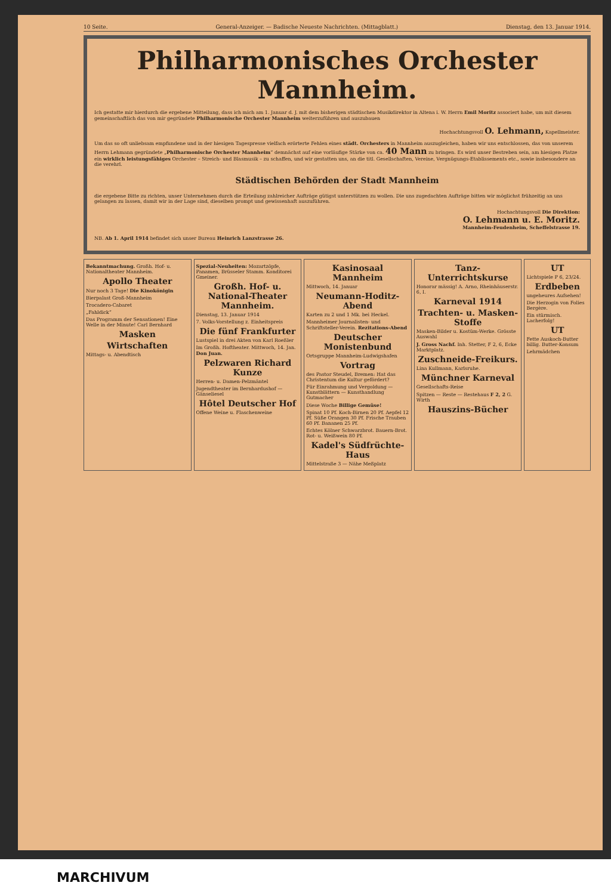10 Seite. General-Anzeiger. — Badische Neueste Nachrichten. (Mittagblatt.) Dienstag, den 13. Januar 1914.
Philharmonisches Orchester Mannheim.
Ich gestatte mir hierdurch die ergebene Mitteilung, dass ich mich am 1. Januar d. J. mit dem bisherigen städtischen Musikdirektor in Altena i. W. Herrn Emil Moritz associert habe, um mit diesem gemeinschaftlich das von mir gegründete Philharmonische Orchester Mannheim weiterzuführen und auszubauen
Hochachtungsvoll O. Lehmann, Kapellmeister.
Um das so oft unliebsam empfundene und in der hiesigen Tagespresse vielfach erörterte Fehlen eines städt. Orchesters in Mannheim auszugleichen, haben wir uns entschlossen, das von unserem Herrn Lehmann gegründete „Philharmonische Orchester Mannheim“ demnächst auf eine vorläufige Stärke von ca. 40 Mann zu bringen. Es wird unser Bestreben sein, am hiesigen Platze ein wirklich leistungsfähiges Orchester – Streich- und Blasmusik – zu schaffen, und wir gestatten uns, an die titl. Gesellschaften, Vereine, Vergnügungs-Etablissements etc., sowie insbesondere an die verehrl.
Städtischen Behörden der Stadt Mannheim
die ergebene Bitte zu richten, unser Unternehmen durch die Erteilung zahlreicher Aufträge gütigst unterstützen zu wollen. Die uns zugedachten Aufträge bitten wir möglichst frühzeitig an uns gelangen zu lassen, damit wir in der Lage sind, dieselben prompt und gewissenhaft auszuführen.
Hochachtungsvoll Die Direktion:
O. Lehmann u. E. Moritz.
Mannheim-Feudenheim, Scheffelstrasse 19.
NB. Ab 1. April 1914 befindet sich unser Bureau Heinrich Lanzstrasse 26.
Bekanntmachung. Großh. Hof- u. Nationaltheater Mannheim.
Apollo Theater
Nur noch 3 Tage! Die Kinokönigin
Bierpalast Groß-Mannheim
Trocadero-Cabaret
„Fahldick“
Das Programm der Sensationen! Eine Welle in der Minute! Carl Bernhard
Masken
Wirtschaften
Mittags- u. Abendtisch
Spezial-Neuheiten: Mozartzöpfe, Panamen, Brüsseler Stamm. Konditorei Gmeiner.
Großh. Hof- u. National-Theater Mannheim.
Dienstag, 13. Januar 1914
7. Volks-Vorstellung z. Einheitspreis
Die fünf Frankfurter
Lustspiel in drei Akten von Karl Roeßler
Im Großh. Hoftheater. Mittwoch, 14. Jan. Don Juan.
Pelzwaren Richard Kunze
Herren- u. Damen-Pelzmäntel
Jugendtheater im Bernhardushof — Gänseliesel
Hôtel Deutscher Hof
Offene Weine u. Flaschenweine
Kasinosaal Mannheim
Mittwoch, 14. Januar
Neumann-Hoditz-Abend
Karten zu 2 und 1 Mk. bei Heckel.
Mannheimer Journalisten- und Schriftsteller-Verein. Rezitations-Abend
Deutscher Monistenbund
Ortsgruppe Mannheim-Ludwigshafen
Vortrag
des Pastor Steudel, Bremen: Hat das Christentum die Kultur gefördert?
Für Einrahmung und Vergoldung — Kunstblättern — Kunsthandlung Gutmacher
Diese Woche Billige Gemüse!
Spinat 10 Pf. Koch-Birnen 20 Pf. Aepfel 12 Pf. Süße Orangen 30 Pf. Frische Trauben 60 Pf. Bananen 25 Pf.
Echtes Kölner Schwarzbrot. Bauern-Brot. Rot- u. Weißwein 80 Pf.
Kadel's Südfrüchte-Haus
Mittelstraße 3 — Nähe Meßplatz
Tanz-Unterrichtskurse
Honorar mässig! A. Arno, Rheinhäuserstr. 6, I.
Karneval 1914
Trachten- u. Masken-Stoffe
Masken-Bilder u. Kostüm-Werke. Grösste Auswahl
J. Gross Nachf. Inh. Stetter, F 2, 6, Ecke Marktplatz.
Zuschneide-Freikurs.
Lina Kullmann, Karlsruhe.
Münchner Karneval
Gesellschafts-Reise
Spitzen — Reste — Restehaus F 2, 2 G. Wirth
Hauszins-Bücher
UT
Lichtspiele P 6, 23/24.
Erdbeben
ungeheures Aufsehen!
Die Herzogin von Folies Bergère.
Ein stürmisch. Lacherfolg!
UT
Fette Auskoch-Butter billig. Butter-Konsum
Lehrmädchen
MARCHIVUM